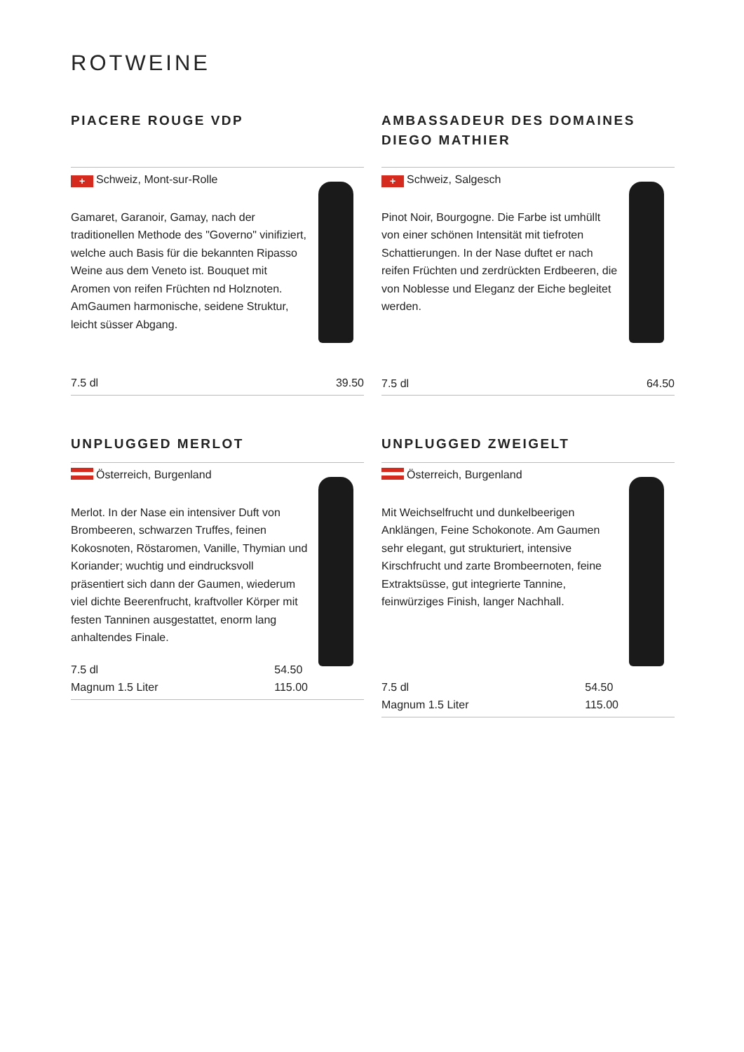ROTWEINE
PIACERE ROUGE VDP
+ Schweiz, Mont-sur-Rolle
Gamaret, Garanoir, Gamay, nach der traditionellen Methode des "Governo" vinifiziert, welche auch Basis für die bekannten Ripasso Weine aus dem Veneto ist. Bouquet mit Aromen von reifen Früchten nd Holznoten. AmGaumen harmonische, seidene Struktur, leicht süsser Abgang.
7.5 dl 39.50
AMBASSADEUR DES DOMAINES DIEGO MATHIER
+ Schweiz, Salgesch
Pinot Noir, Bourgogne. Die Farbe ist umhüllt von einer schönen Intensität mit tiefroten Schattierungen. In der Nase duftet er nach reifen Früchten und zerdrückten Erdbeeren, die von Noblesse und Eleganz der Eiche begleitet werden.
7.5 dl 64.50
UNPLUGGED MERLOT
Österreich, Burgenland
Merlot. In der Nase ein intensiver Duft von Brombeeren, schwarzen Truffes, feinen Kokosnoten, Röstaromen, Vanille, Thymian und Koriander; wuchtig und eindrucksvoll präsentiert sich dann der Gaumen, wiederum viel dichte Beerenfrucht, kraftvoller Körper mit festen Tanninen ausgestattet, enorm lang anhaltendes Finale.
7.5 dl
Magnum 1.5 Liter 54.50
115.00
UNPLUGGED ZWEIGELT
Österreich, Burgenland
Mit Weichselfrucht und dunkelbeerigen Anklängen, Feine Schokonote. Am Gaumen sehr elegant, gut strukturiert, intensive Kirschfrucht und zarte Brombeernoten, feine Extraktsüsse, gut integrierte Tannine, feinwürziges Finish, langer Nachhall.
7.5 dl
Magnum 1.5 Liter 54.50
115.00